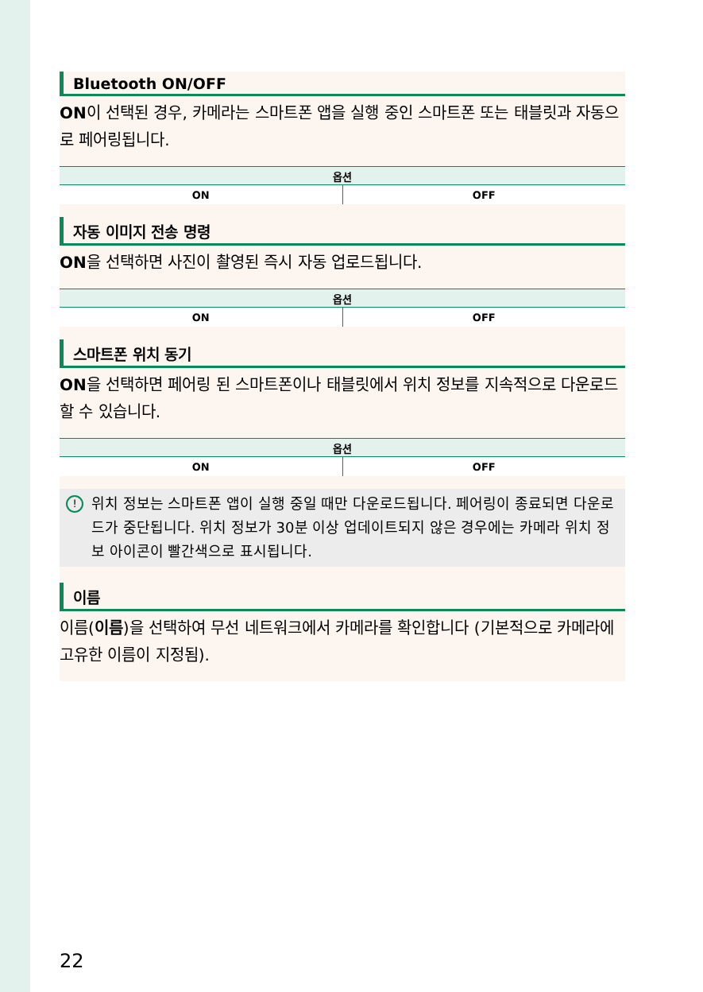Bluetooth ON/OFF
ON이 선택된 경우, 카메라는 스마트폰 앱을 실행 중인 스마트폰 또는 태블릿과 자동으로 페어링됩니다.
| 옵션 | |
| --- | --- |
| ON | OFF |
자동 이미지 전송 명령
ON을 선택하면 사진이 촬영된 즉시 자동 업로드됩니다.
| 옵션 | |
| --- | --- |
| ON | OFF |
스마트폰 위치 동기
ON을 선택하면 페어링 된 스마트폰이나 태블릿에서 위치 정보를 지속적으로 다운로드할 수 있습니다.
| 옵션 | |
| --- | --- |
| ON | OFF |
! 위치 정보는 스마트폰 앱이 실행 중일 때만 다운로드됩니다. 페어링이 종료되면 다운로드가 중단됩니다. 위치 정보가 30분 이상 업데이트되지 않은 경우에는 카메라 위치 정보 아이콘이 빨간색으로 표시됩니다.
이름
이름(이름)을 선택하여 무선 네트워크에서 카메라를 확인합니다 (기본적으로 카메라에 고유한 이름이 지정됨).
22